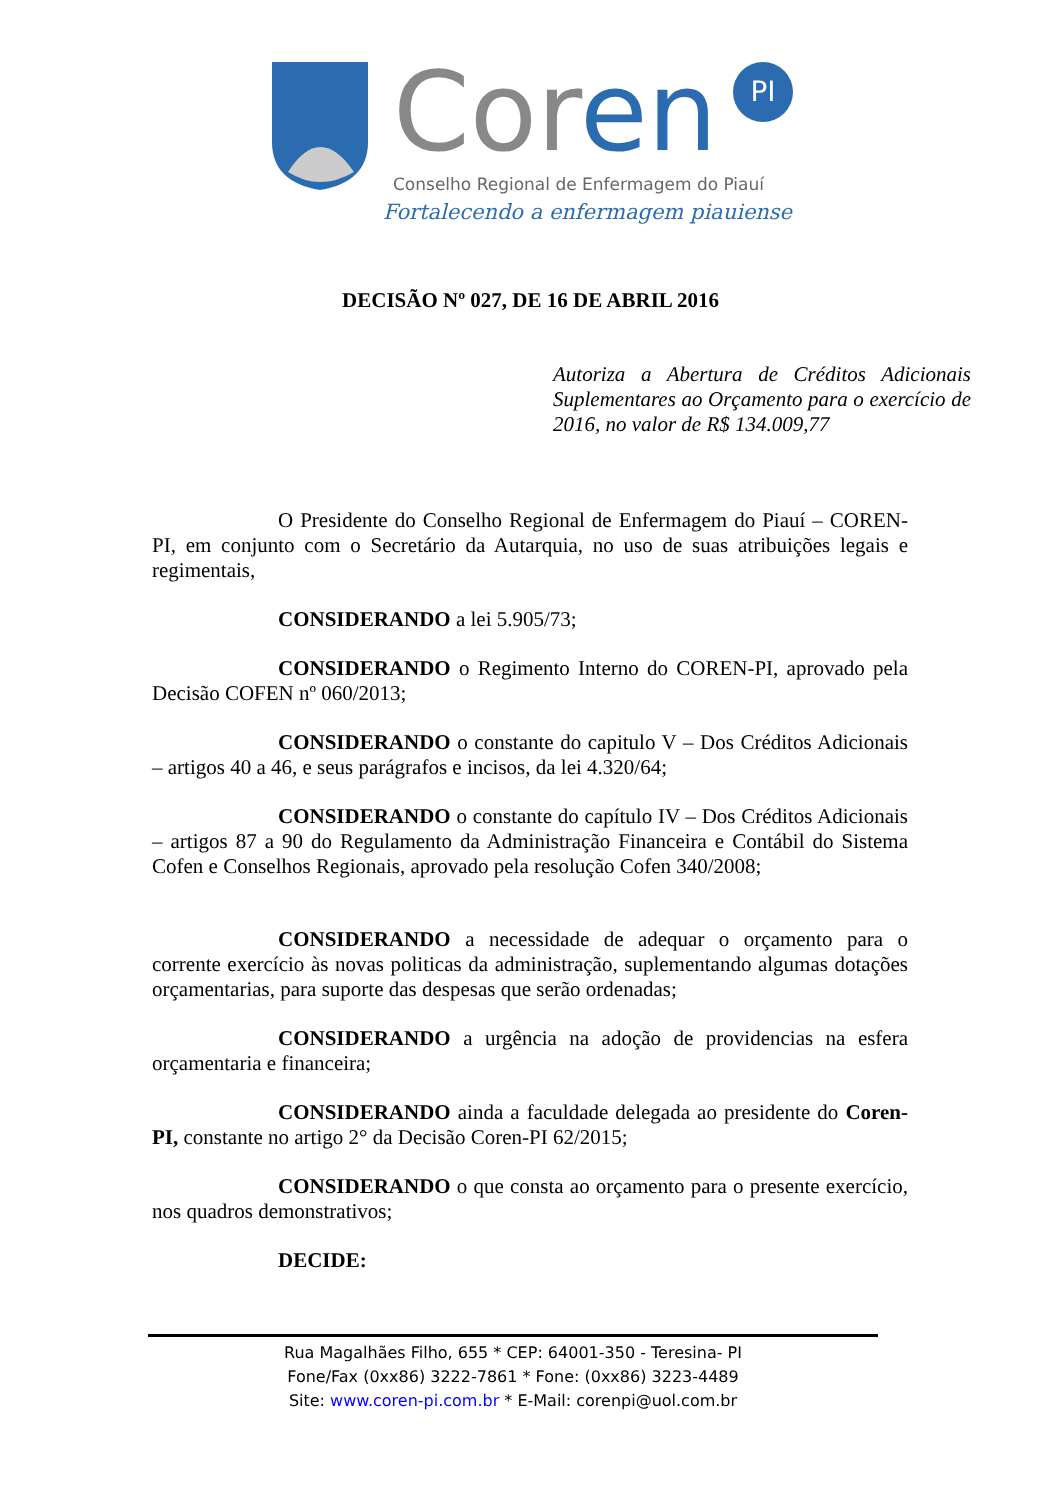Cor en PI
Conselho Regional de Enfermagem do Piauí
Fortalecendo a enfermagem piauiense
DECISÃO Nº 027, DE 16 DE ABRIL 2016
Autoriza a Abertura de Créditos Adicionais Suplementares ao Orçamento para o exercício de 2016, no valor de R$ 134.009,77
O Presidente do Conselho Regional de Enfermagem do Piauí – COREN-PI, em conjunto com o Secretário da Autarquia, no uso de suas atribuições legais e regimentais,
CONSIDERANDO a lei 5.905/73;
CONSIDERANDO o Regimento Interno do COREN-PI, aprovado pela Decisão COFEN nº 060/2013;
CONSIDERANDO o constante do capitulo V – Dos Créditos Adicionais – artigos 40 a 46, e seus parágrafos e incisos, da lei 4.320/64;
CONSIDERANDO o constante do capítulo IV – Dos Créditos Adicionais – artigos 87 a 90 do Regulamento da Administração Financeira e Contábil do Sistema Cofen e Conselhos Regionais, aprovado pela resolução Cofen 340/2008;
CONSIDERANDO a necessidade de adequar o orçamento para o corrente exercício às novas politicas da administração, suplementando algumas dotações orçamentarias, para suporte das despesas que serão ordenadas;
CONSIDERANDO a urgência na adoção de providencias na esfera orçamentaria e financeira;
CONSIDERANDO ainda a faculdade delegada ao presidente do Coren-PI, constante no artigo 2° da Decisão Coren-PI 62/2015;
CONSIDERANDO o que consta ao orçamento para o presente exercício, nos quadros demonstrativos;
DECIDE:
Rua Magalhães Filho, 655 * CEP: 64001-350 - Teresina- PI
Fone/Fax (0xx86) 3222-7861 * Fone: (0xx86) 3223-4489
Site: www.coren-pi.com.br * E-Mail: corenpi@uol.com.br